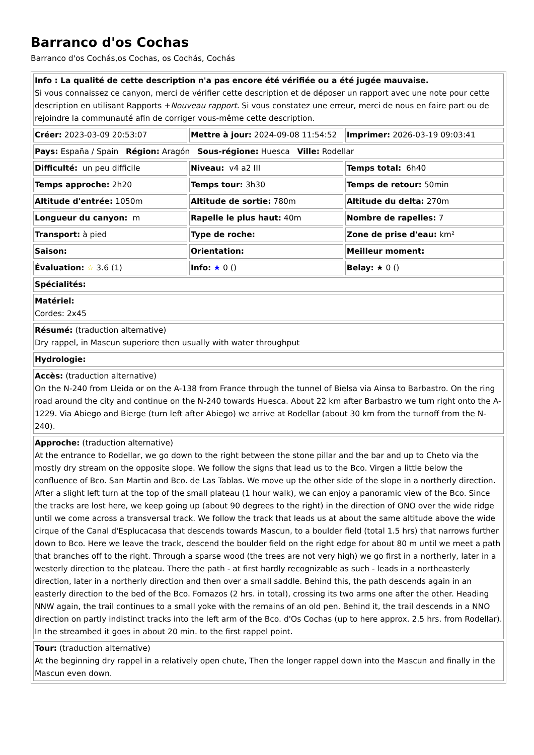Barranco d'os Cochas
Barranco d'os Cochás,os Cochas, os Cochás, Cochás
| Info : La qualité de cette description n'a pas encore été vérifiée ou a été jugée mauvaise. Si vous connaissez ce canyon, merci de vérifier cette description et de déposer un rapport avec une note pour cette description en utilisant Rapports + Nouveau rapport. Si vous constatez une erreur, merci de nous en faire part ou de rejoindre la communauté afin de corriger vous-même cette description. | | |
| Créer: 2023-03-09 20:53:07 | Mettre à jour: 2024-09-08 11:54:52 | Imprimer: 2026-03-19 09:03:41 |
| Pays: España / Spain Région: Aragón Sous-régione: Huesca Ville: Rodellar | | |
| Difficulté: un peu difficile | Niveau: v4 a2 III | Temps total: 6h40 |
| Temps approche: 2h20 | Temps tour: 3h30 | Temps de retour: 50min |
| Altitude d'entrée: 1050m | Altitude de sortie: 780m | Altitude du delta: 270m |
| Longueur du canyon: m | Rapelle le plus haut: 40m | Nombre de rapelles: 7 |
| Transport: à pied | Type de roche: | Zone de prise d'eau: km² |
| Saison: | Orientation: | Meilleur moment: |
| Évaluation: ☆ 3.6 (1) | Info: ★ 0 () | Belay: ★ 0 () |
| Spécialités: | | |
| Matériel: Cordes: 2x45 | | |
| Résumé: (traduction alternative) Dry rappel, in Mascun superiore then usually with water throughput | | |
| Hydrologie: | | |
| Accès: (traduction alternative) On the N-240 from Lleida or on the A-138 from France through the tunnel of Bielsa via Ainsa to Barbastro. On the ring road around the city and continue on the N-240 towards Huesca. About 22 km after Barbastro we turn right onto the A-1229. Via Abiego and Bierge (turn left after Abiego) we arrive at Rodellar (about 30 km from the turnoff from the N-240). | | |
| Approche: (traduction alternative) At the entrance to Rodellar, we go down to the right between the stone pillar and the bar and up to Cheto via the mostly dry stream on the opposite slope. We follow the signs that lead us to the Bco. Virgen a little below the confluence of Bco. San Martin and Bco. de Las Tablas. We move up the other side of the slope in a northerly direction. After a slight left turn at the top of the small plateau (1 hour walk), we can enjoy a panoramic view of the Bco. Since the tracks are lost here, we keep going up (about 90 degrees to the right) in the direction of ONO over the wide ridge until we come across a transversal track. We follow the track that leads us at about the same altitude above the wide cirque of the Canal d'Esplucacasa that descends towards Mascun, to a boulder field (total 1.5 hrs) that narrows further down to Bco. Here we leave the track, descend the boulder field on the right edge for about 80 m until we meet a path that branches off to the right. Through a sparse wood (the trees are not very high) we go first in a northerly, later in a westerly direction to the plateau. There the path - at first hardly recognizable as such - leads in a northeasterly direction, later in a northerly direction and then over a small saddle. Behind this, the path descends again in an easterly direction to the bed of the Bco. Fornazos (2 hrs. in total), crossing its two arms one after the other. Heading NNW again, the trail continues to a small yoke with the remains of an old pen. Behind it, the trail descends in a NNO direction on partly indistinct tracks into the left arm of the Bco. d'Os Cochas (up to here approx. 2.5 hrs. from Rodellar). In the streambed it goes in about 20 min. to the first rappel point. | | |
| Tour: (traduction alternative) At the beginning dry rappel in a relatively open chute, Then the longer rappel down into the Mascun and finally in the Mascun even down. | | |